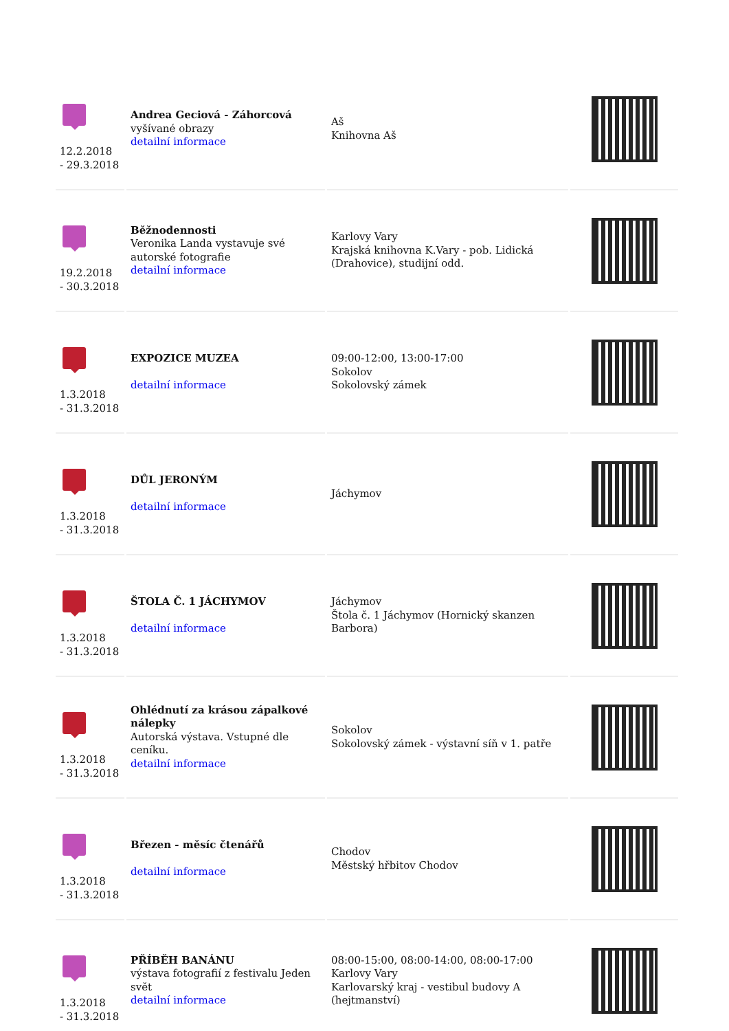| 12.2.2018 - 29.3.2018 | Andrea Geciová - Záhorcová vyšívané obrazy detailní informace | Aš Knihovna Aš | |
| 19.2.2018 - 30.3.2018 | Běžnodennosti Veronika Landa vystavuje své autorské fotografie detailní informace | Karlovy Vary Krajská knihovna K.Vary - pob. Lidická (Drahovice), studijní odd. | |
| 1.3.2018 - 31.3.2018 | EXPOZICE MUZEA detailní informace | 09:00-12:00, 13:00-17:00 Sokolov Sokolovský zámek | |
| 1.3.2018 - 31.3.2018 | DŮL JERONÝM detailní informace | Jáchymov | |
| 1.3.2018 - 31.3.2018 | ŠTOLA Č. 1 JÁCHYMOV detailní informace | Jáchymov Štola č. 1 Jáchymov (Hornický skanzen Barbora) | |
| 1.3.2018 - 31.3.2018 | Ohlédnutí za krásou zápalkové nálepky Autorská výstava. Vstupné dle ceníku. detailní informace | Sokolov Sokolovský zámek - výstavní síň v 1. patře | |
| 1.3.2018 - 31.3.2018 | Březen - měsíc čtenářů detailní informace | Chodov Městský hřbitov Chodov | |
| 1.3.2018 - 31.3.2018 | PŘÍBĚH BANÁNU výstava fotografií z festivalu Jeden svět detailní informace | 08:00-15:00, 08:00-14:00, 08:00-17:00 Karlovy Vary Karlovarský kraj - vestibul budovy A (hejtmanství) | |